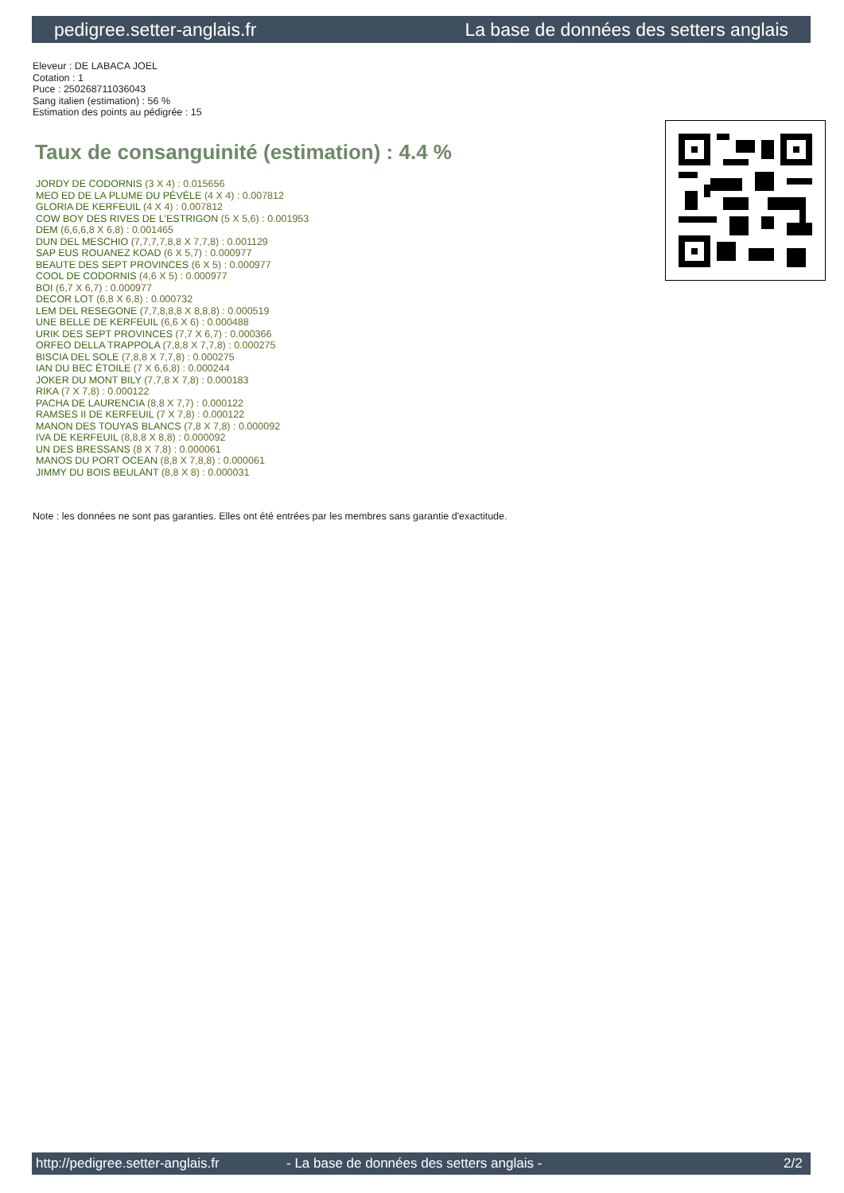pedigree.setter-anglais.fr La base de données des setters anglais
Eleveur : DE LABACA JOEL
Cotation : 1
Puce : 250268711036043
Sang italien (estimation) : 56 %
Estimation des points au pédigrée : 15
Taux de consanguinité (estimation) : 4.4 %
JORDY DE CODORNIS (3 X 4) : 0.015656
MEO ED DE LA PLUME DU PÉVÈLE (4 X 4) : 0.007812
GLORIA DE KERFEUIL (4 X 4) : 0.007812
COW BOY DES RIVES DE L'ESTRIGON (5 X 5,6) : 0.001953
DEM (6,6,6,8 X 6,8) : 0.001465
DUN DEL MESCHIO (7,7,7,7,8,8 X 7,7,8) : 0.001129
SAP EUS ROUANEZ KOAD (6 X 5,7) : 0.000977
BEAUTE DES SEPT PROVINCES (6 X 5) : 0.000977
COOL DE CODORNIS (4,6 X 5) : 0.000977
BOI (6,7 X 6,7) : 0.000977
DECOR LOT (6,8 X 6,8) : 0.000732
LEM DEL RESEGONE (7,7,8,8,8 X 8,8,8) : 0.000519
UNE BELLE DE KERFEUIL (6,6 X 6) : 0.000488
URIK DES SEPT PROVINCES (7,7 X 6,7) : 0.000366
ORFEO DELLA TRAPPOLA (7,8,8 X 7,7,8) : 0.000275
BISCIA DEL SOLE (7,8,8 X 7,7,8) : 0.000275
IAN DU BEC ÉTOILE (7 X 6,6,8) : 0.000244
JOKER DU MONT BILY (7,7,8 X 7,8) : 0.000183
RIKA (7 X 7,8) : 0.000122
PACHA DE LAURENCIA (8,8 X 7,7) : 0.000122
RAMSES II DE KERFEUIL (7 X 7,8) : 0.000122
MANON DES TOUYAS BLANCS (7,8 X 7,8) : 0.000092
IVA DE KERFEUIL (8,8,8 X 8,8) : 0.000092
UN DES BRESSANS (8 X 7,8) : 0.000061
MANOS DU PORT OCEAN (8,8 X 7,8,8) : 0.000061
JIMMY DU BOIS BEULANT (8,8 X 8) : 0.000031
Note : les données ne sont pas garanties. Elles ont été entrées par les membres sans garantie d'exactitude.
http://pedigree.setter-anglais.fr - La base de données des setters anglais - 2/2